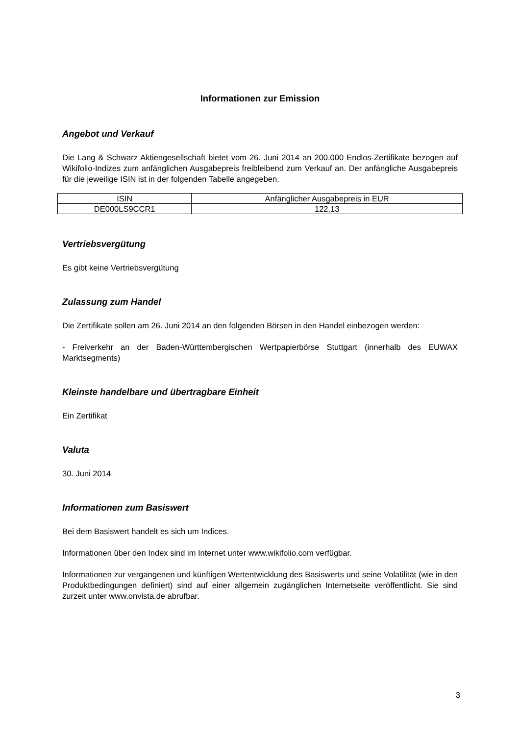Informationen zur Emission
Angebot und Verkauf
Die Lang & Schwarz Aktiengesellschaft bietet vom 26. Juni 2014 an 200.000 Endlos-Zertifikate bezogen auf Wikifolio-Indizes zum anfänglichen Ausgabepreis freibleibend zum Verkauf an. Der anfängliche Ausgabepreis für die jeweilige ISIN ist in der folgenden Tabelle angegeben.
| ISIN | Anfänglicher Ausgabepreis in EUR |
| DE000LS9CCR1 | 122,13 |
Vertriebsvergütung
Es gibt keine Vertriebsvergütung
Zulassung zum Handel
Die Zertifikate sollen am 26. Juni 2014 an den folgenden Börsen in den Handel einbezogen werden:
- Freiverkehr an der Baden-Württembergischen Wertpapierbörse Stuttgart (innerhalb des EUWAX Marktsegments)
Kleinste handelbare und übertragbare Einheit
Ein Zertifikat
Valuta
30. Juni 2014
Informationen zum Basiswert
Bei dem Basiswert handelt es sich um Indices.
Informationen über den Index sind im Internet unter www.wikifolio.com verfügbar.
Informationen zur vergangenen und künftigen Wertentwicklung des Basiswerts und seine Volatilität (wie in den Produktbedingungen definiert) sind auf einer allgemein zugänglichen Internetseite veröffentlicht. Sie sind zurzeit unter www.onvista.de abrufbar.
3